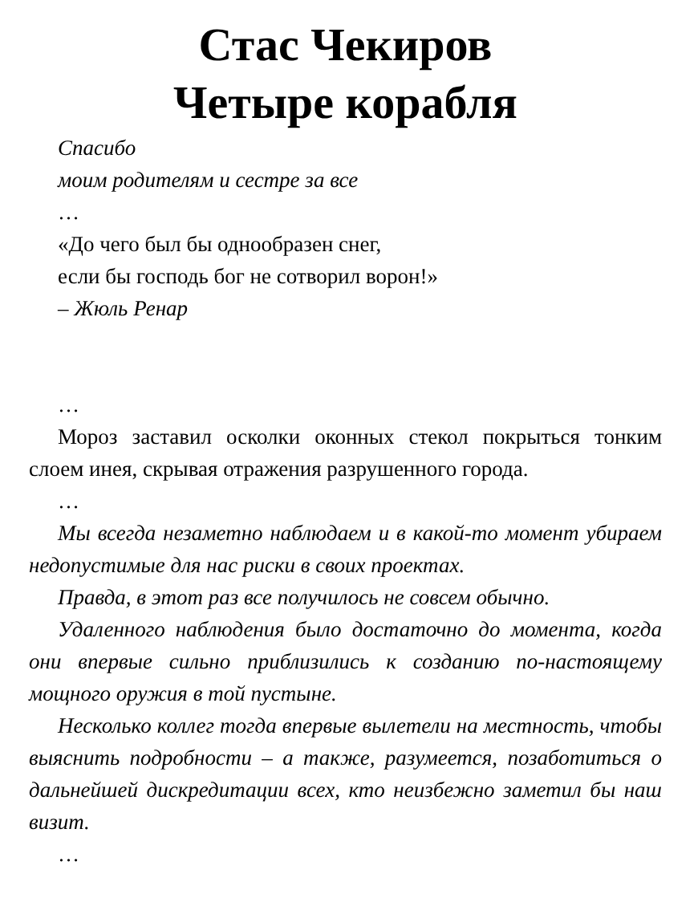Стас Чекиров
Четыре корабля
Спасибо
моим родителям и сестре за все
…
«До чего был бы однообразен снег,
если бы господь бог не сотворил ворон!»
– Жюль Ренар
…
Мороз заставил осколки оконных стекол покрыться тонким слоем инея, скрывая отражения разрушенного города.
…
Мы всегда незаметно наблюдаем и в какой-то момент убираем недопустимые для нас риски в своих проектах.
Правда, в этот раз все получилось не совсем обычно.
Удаленного наблюдения было достаточно до момента, когда они впервые сильно приблизились к созданию по-настоящему мощного оружия в той пустыне.
Несколько коллег тогда впервые вылетели на местность, чтобы выяснить подробности – а также, разумеется, позаботиться о дальнейшей дискредитации всех, кто неизбежно заметил бы наш визит.
…